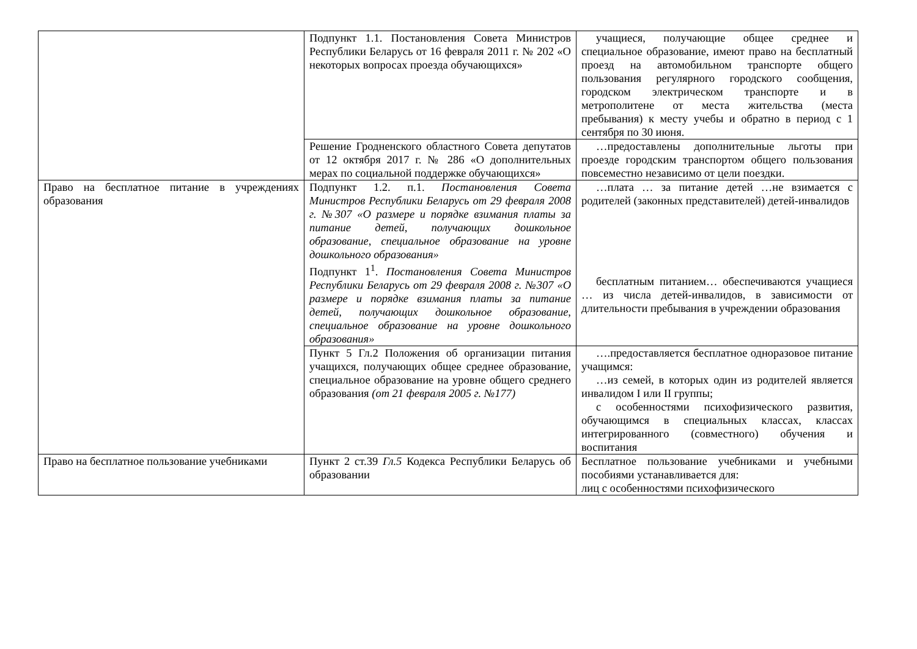| | Подпункт 1.1. Постановления Совета Министров Республики Беларусь от 16 февраля 2011 г. № 202 «О некоторых вопросах проезда обучающихся» | учащиеся, получающие общее среднее и специальное образование, имеют право на бесплатный проезд на автомобильном транспорте общего пользования регулярного городского сообщения, городском электрическом транспорте и в метрополитене от места жительства (места пребывания) к месту учебы и обратно в период с 1 сентября по 30 июня. |
| | Решение Гродненского областного Совета депутатов от 12 октября 2017 г. № 286 «О дополнительных мерах по социальной поддержке обучающихся» | …предоставлены дополнительные льготы при проезде городским транспортом общего пользования повсеместно независимо от цели поездки. |
| Право на бесплатное питание в учреждениях образования | Подпункт 1.2. п.1. Постановления Совета Министров Республики Беларусь от 29 февраля 2008 г. №307 «О размере и порядке взимания платы за питание детей, получающих дошкольное образование, специальное образование на уровне дошкольного образования» Подпункт 1<sup>1</sup>. Постановления Совета Министров Республики Беларусь от 29 февраля 2008 г. №307 «О размере и порядке взимания платы за питание детей, получающих дошкольное образование, специальное образование на уровне дошкольного образования» | …плата … за питание детей …не взимается с родителей (законных представителей) детей-инвалидов бесплатным питанием… обеспечиваются учащиеся … из числа детей-инвалидов, в зависимости от длительности пребывания в учреждении образования |
| | Пункт 5 Гл.2 Положения об организации питания учащихся, получающих общее среднее образование, специальное образование на уровне общего среднего образования (от 21 февраля 2005 г. №177) | ….предоставляется бесплатное одноразовое питание учащимся: …из семей, в которых один из родителей является инвалидом I или II группы; с особенностями психофизического развития, обучающимся в специальных классах, классах интегрированного (совместного) обучения и воспитания |
| Право на бесплатное пользование учебниками | Пункт 2 ст.39 Гл.5 Кодекса Республики Беларусь об образовании | Бесплатное пользование учебниками и учебными пособиями устанавливается для: лиц с особенностями психофизического |